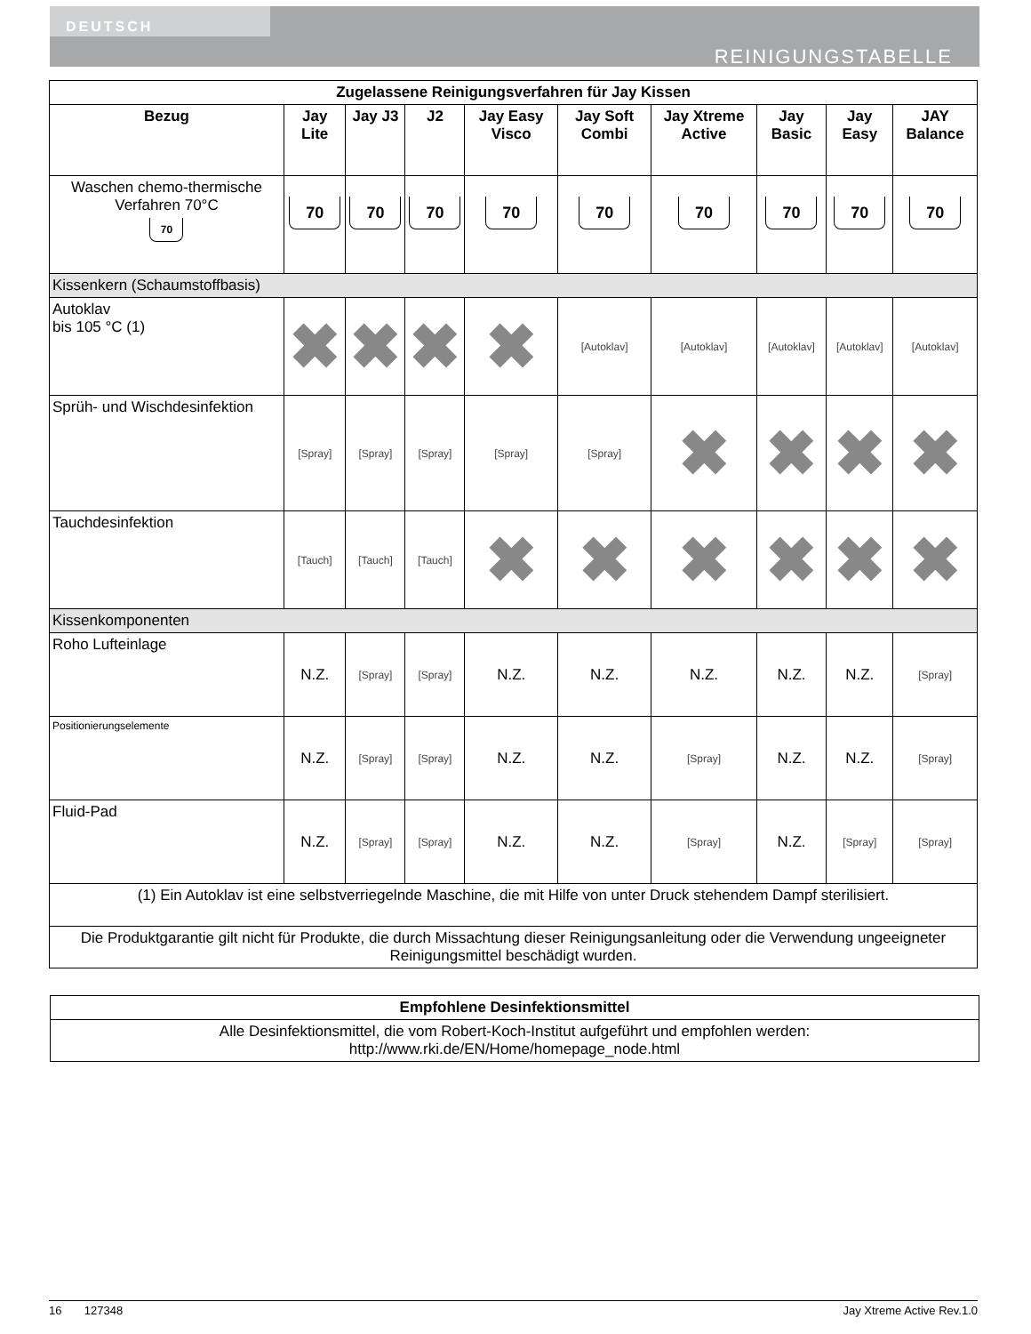DEUTSCH
REINIGUNGSTABELLE
| Zugelassene Reinigungsverfahren für Jay Kissen | | | | | | | | | |
| --- | --- | --- | --- | --- | --- | --- | --- | --- | --- |
| Bezug | Jay Lite | Jay J3 | J2 | Jay Easy Visco | Jay Soft Combi | Jay Xtreme Active | Jay Basic | Jay Easy | JAY Balance |
| Waschen chemo-thermische Verfahren 70°C 70 | 70 | 70 | 70 | 70 | 70 | 70 | 70 | 70 | 70 |
| Kissenkern (Schaumstoffbasis) | | | | | | | | | |
| Autoklav bis 105 °C (1) | ✖ | ✖ | ✖ | ✖ | [Autoklav] | [Autoklav] | [Autoklav] | [Autoklav] | [Autoklav] |
| Sprüh- und Wischdesinfektion | [Spray] | [Spray] | [Spray] | [Spray] | [Spray] | ✖ | ✖ | ✖ | ✖ |
| Tauchdesinfektion | [Tauch] | [Tauch] | [Tauch] | ✖ | ✖ | ✖ | ✖ | ✖ | ✖ |
| Kissenkomponenten | | | | | | | | | |
| Roho Lufteinlage | N.Z. | [Spray] | [Spray] | N.Z. | N.Z. | N.Z. | N.Z. | N.Z. | [Spray] |
| Positionierungselemente | N.Z. | [Spray] | [Spray] | N.Z. | N.Z. | [Spray] | N.Z. | N.Z. | [Spray] |
| Fluid-Pad | N.Z. | [Spray] | [Spray] | N.Z. | N.Z. | [Spray] | N.Z. | [Spray] | [Spray] |
| (1) Ein Autoklav ist eine selbstverriegelnde Maschine, die mit Hilfe von unter Druck stehendem Dampf sterilisiert. | | | | | | | | | |
| Die Produktgarantie gilt nicht für Produkte, die durch Missachtung dieser Reinigungsanleitung oder die Verwendung ungeeigneter Reinigungsmittel beschädigt wurden. | | | | | | | | | |
| Empfohlene Desinfektionsmittel |
| --- |
| Alle Desinfektionsmittel, die vom Robert-Koch-Institut aufgeführt und empfohlen werden: http://www.rki.de/EN/Home/homepage_node.html |
16 127348 Jay Xtreme Active Rev.1.0